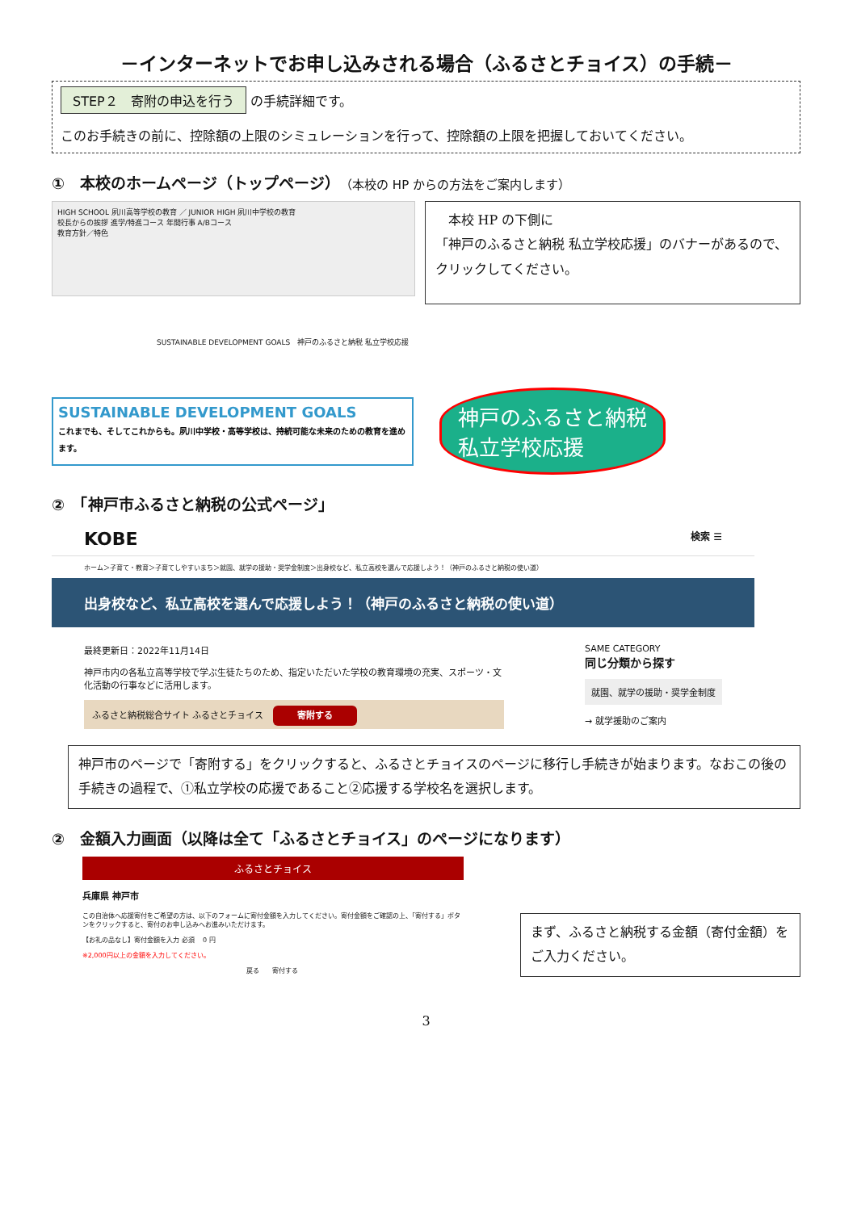－インターネットでお申し込みされる場合（ふるさとチョイス）の手続－
STEP２　寄附の申込を行う の手続詳細です。
このお手続きの前に、控除額の上限のシミュレーションを行って、控除額の上限を把握しておいてください。
①　本校のホームページ（トップページ）（本校の HP からの方法をご案内します）
HIGH SCHOOL 夙川高等学校の教育 ／ JUNIOR HIGH 夙川中学校の教育
校長からの挨拶 進学/特進コース 年間行事 A/Bコース
教育方針／特色
　本校 HP の下側に
「神戸のふるさと納税 私立学校応援」のバナーがあるので、クリックしてください。
SUSTAINABLE DEVELOPMENT GOALS　神戸のふるさと納税 私立学校応援
SUSTAINABLE DEVELOPMENT GOALS
これまでも、そしてこれからも。夙川中学校・高等学校は、持続可能な未来のための教育を進めます。
神戸のふるさと納税
私立学校応援
②　「神戸市ふるさと納税の公式ページ」
KOBE 検索 ☰
ホーム＞子育て・教育＞子育てしやすいまち＞就園、就学の援助・奨学金制度＞出身校など、私立高校を選んで応援しよう！（神戸のふるさと納税の使い道）
出身校など、私立高校を選んで応援しよう！（神戸のふるさと納税の使い道）
最終更新日：2022年11月14日
神戸市内の各私立高等学校で学ぶ生徒たちのため、指定いただいた学校の教育環境の充実、スポーツ・文化活動の行事などに活用します。
ふるさと納税総合サイト ふるさとチョイス　寄附する
SAME CATEGORY
同じ分類から探す
就園、就学の援助・奨学金制度
→ 就学援助のご案内
神戸市のページで「寄附する」をクリックすると、ふるさとチョイスのページに移行し手続きが始まります。なおこの後の手続きの過程で、①私立学校の応援であること②応援する学校名を選択します。
②　金額入力画面（以降は全て「ふるさとチョイス」のページになります）
ふるさとチョイス
兵庫県 神戸市
この自治体へ応援寄付をご希望の方は、以下のフォームに寄付金額を入力してください。寄付金額をご確認の上、「寄付する」ボタンをクリックすると、寄付のお申し込みへお進みいただけます。
【お礼の品なし】寄付金額を入力 必須 　0 円
※2,000円以上の金額を入力してください。
戻る　　寄付する
まず、ふるさと納税する金額（寄付金額）をご入力ください。
3